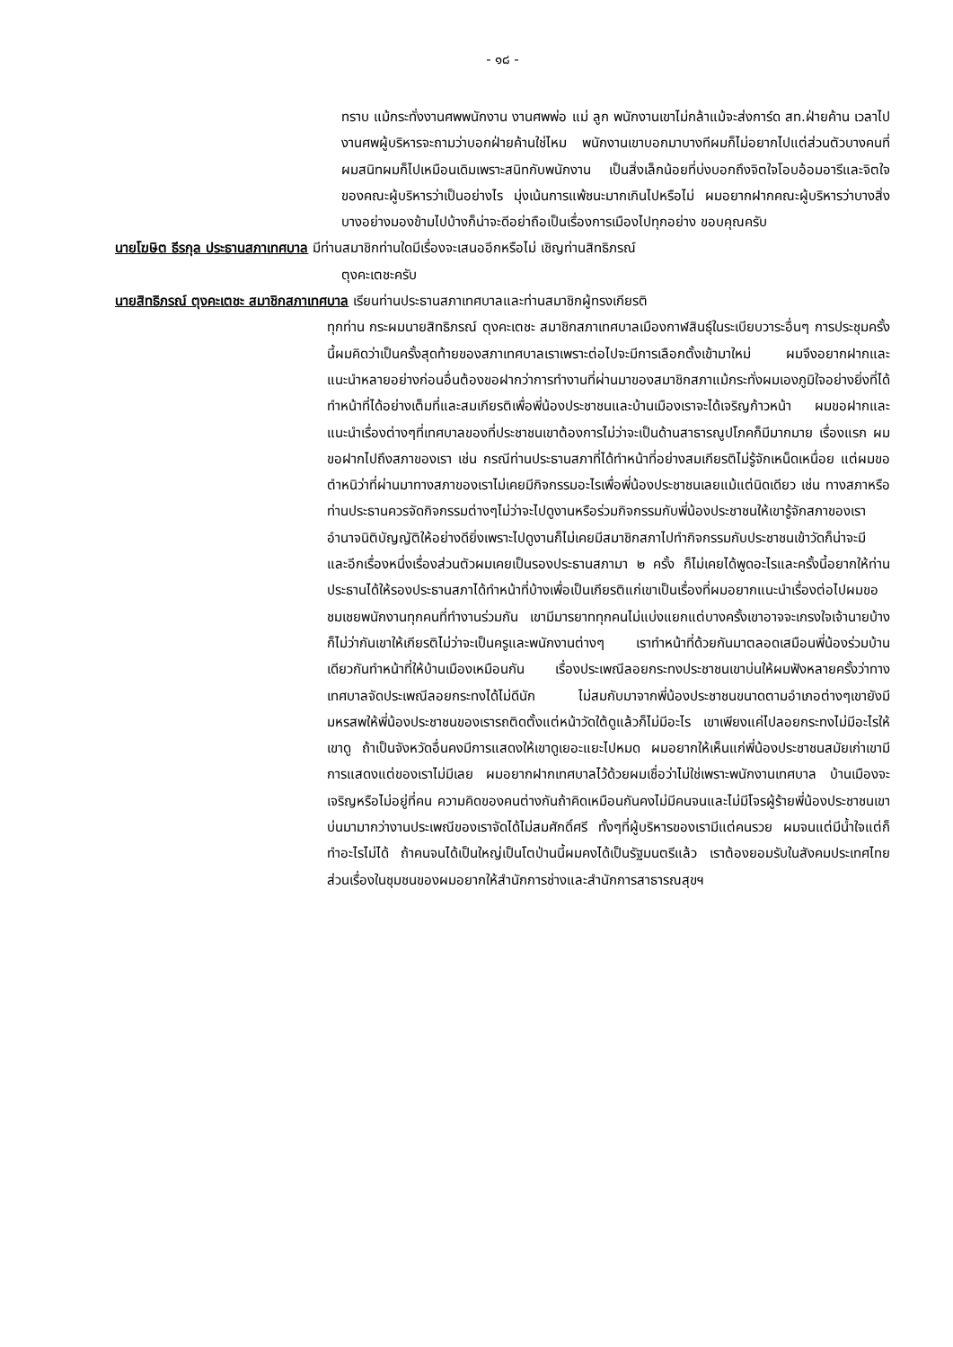- ๑๘ -
ทราบ แม้กระทั่งงานศพพนักงาน งานศพพ่อ แม่ ลูก พนักงานเขาไม่กล้าแม้จะส่งการ์ด สท.ฝ่ายค้าน เวลาไปงานศพผู้บริหารจะถามว่าบอกฝ่ายค้านใช่ไหม พนักงานเขาบอกมาบางทีผมก็ไม่อยากไปแต่ส่วนตัวบางคนที่ผมสนิทผมก็ไปเหมือนเดิมเพราะสนิทกับพนักงาน เป็นสิ่งเล็กน้อยที่บ่งบอกถึงจิตใจโอบอ้อมอารีและจิตใจของคณะผู้บริหารว่าเป็นอย่างไร มุ่งเน้นการแพ้ชนะมากเกินไปหรือไม่ ผมอยากฝากคณะผู้บริหารว่าบางสิ่งบางอย่างมองข้ามไปบ้างก็น่าจะดีอย่าถือเป็นเรื่องการเมืองไปทุกอย่าง ขอบคุณครับ
นายโฆษิต ธีรกุล ประธานสภาเทศบาล มีท่านสมาชิกท่านใดมีเรื่องจะเสนออีกหรือไม่ เชิญท่านสิทธิภรณ์
ตุงคะเตชะครับ
นายสิทธิภรณ์ ตุงคะเตชะ สมาชิกสภาเทศบาล เรียนท่านประธานสภาเทศบาลและท่านสมาชิกผู้ทรงเกียรติ
ทุกท่าน กระผมนายสิทธิภรณ์ ตุงคะเตชะ สมาชิกสภาเทศบาลเมืองกาฬสินธุ์ในระเบียบวาระอื่นๆ การประชุมครั้งนี้ผมคิดว่าเป็นครั้งสุดท้ายของสภาเทศบาลเราเพราะต่อไปจะมีการเลือกตั้งเข้ามาใหม่ ผมจึงอยากฝากและแนะนำหลายอย่างก่อนอื่นต้องขอฝากว่าการทำงานที่ผ่านมาของสมาชิกสภาแม้กระทั่งผมเองภูมิใจอย่างยิ่งที่ได้ทำหน้าที่ได้อย่างเต็มที่และสมเกียรติเพื่อพี่น้องประชาชนและบ้านเมืองเราจะได้เจริญก้าวหน้า ผมขอฝากและแนะนำเรื่องต่างๆที่เทศบาลของที่ประชาชนเขาต้องการไม่ว่าจะเป็นด้านสาธารณูปโภคก็มีมากมาย เรื่องแรก ผมขอฝากไปถึงสภาของเรา เช่น กรณีท่านประธานสภาที่ได้ทำหน้าที่อย่างสมเกียรติไม่รู้จักเหน็ดเหนื่อย แต่ผมขอตำหนิว่าที่ผ่านมาทางสภาของเราไม่เคยมีกิจกรรมอะไรเพื่อพี่น้องประชาชนเลยแม้แต่นิดเดียว เช่น ทางสภาหรือท่านประธานควรจัดกิจกรรมต่างๆไม่ว่าจะไปดูงานหรือร่วมกิจกรรมกับพี่น้องประชาชนให้เขารู้จักสภาของเรา อำนาจนิติบัญญัติให้อย่างดียิ่งเพราะไปดูงานก็ไม่เคยมีสมาชิกสภาไปทำกิจกรรมกับประชาชนเข้าวัดก็น่าจะมี และอีกเรื่องหนึ่งเรื่องส่วนตัวผมเคยเป็นรองประธานสภามา ๒ ครั้ง ก็ไม่เคยได้พูดอะไรและครั้งนี้อยากให้ท่านประธานได้ให้รองประธานสภาได้ทำหน้าที่บ้างเพื่อเป็นเกียรติแก่เขาเป็นเรื่องที่ผมอยากแนะนำเรื่องต่อไปผมขอชมเชยพนักงานทุกคนที่ทำงานร่วมกัน เขามีมารยาททุกคนไม่แบ่งแยกแต่บางครั้งเขาอาจจะเกรงใจเจ้านายบ้างก็ไม่ว่ากันเขาให้เกียรติไม่ว่าจะเป็นครูและพนักงานต่างๆ เราทำหน้าที่ด้วยกันมาตลอดเสมือนพี่น้องร่วมบ้านเดียวกันทำหน้าที่ให้บ้านเมืองเหมือนกัน เรื่องประเพณีลอยกระทงประชาชนเขาบ่นให้ผมฟังหลายครั้งว่าทางเทศบาลจัดประเพณีลอยกระทงได้ไม่ดีนัก ไม่สมกับมาจากพี่น้องประชาชนขนาดตามอำเภอต่างๆเขายังมีมหรสพให้พี่น้องประชาชนของเรารถติดตั้งแต่หน้าวัดใต้ดูแล้วก็ไม่มีอะไร เขาเพียงแค่ไปลอยกระทงไม่มีอะไรให้เขาดู ถ้าเป็นจังหวัดอื่นคงมีการแสดงให้เขาดูเยอะแยะไปหมด ผมอยากให้เห็นแก่พี่น้องประชาชนสมัยเก่าเขามีการแสดงแต่ของเราไม่มีเลย ผมอยากฝากเทศบาลไว้ด้วยผมเชื่อว่าไม่ใช่เพราะพนักงานเทศบาล บ้านเมืองจะเจริญหรือไม่อยู่ที่คน ความคิดของคนต่างกันถ้าคิดเหมือนกันคงไม่มีคนจนและไม่มีโจรผู้ร้ายพี่น้องประชาชนเขาบ่นมามากว่างานประเพณีของเราจัดได้ไม่สมศักดิ์ศรี ทั้งๆที่ผู้บริหารของเรามีแต่คนรวย ผมจนแต่มีน้ำใจแต่ก็ทำอะไรไม่ได้ ถ้าคนจนได้เป็นใหญ่เป็นโตป่านนี้ผมคงได้เป็นรัฐมนตรีแล้ว เราต้องยอมรับในสังคมประเทศไทยส่วนเรื่องในชุมชนของผมอยากให้สำนักการช่างและสำนักการสาธารณสุขฯ